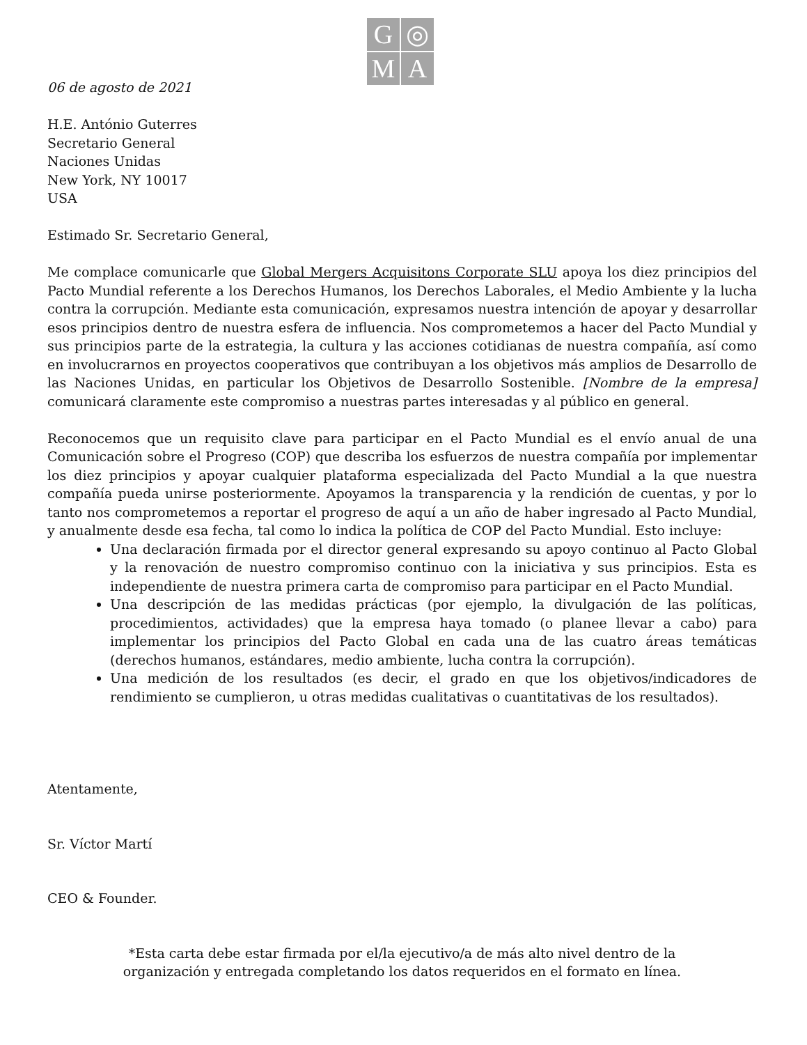G
◎
M
A
06 de agosto de 2021
H.E. António Guterres
Secretario General
Naciones Unidas
New York, NY 10017
USA
Estimado Sr. Secretario General,
Me complace comunicarle que Global Mergers Acquisitons Corporate SLU apoya los diez principios del Pacto Mundial referente a los Derechos Humanos, los Derechos Laborales, el Medio Ambiente y la lucha contra la corrupción. Mediante esta comunicación, expresamos nuestra intención de apoyar y desarrollar esos principios dentro de nuestra esfera de influencia. Nos comprometemos a hacer del Pacto Mundial y sus principios parte de la estrategia, la cultura y las acciones cotidianas de nuestra compañía, así como en involucrarnos en proyectos cooperativos que contribuyan a los objetivos más amplios de Desarrollo de las Naciones Unidas, en particular los Objetivos de Desarrollo Sostenible. [Nombre de la empresa] comunicará claramente este compromiso a nuestras partes interesadas y al público en general.
Reconocemos que un requisito clave para participar en el Pacto Mundial es el envío anual de una Comunicación sobre el Progreso (COP) que describa los esfuerzos de nuestra compañía por implementar los diez principios y apoyar cualquier plataforma especializada del Pacto Mundial a la que nuestra compañía pueda unirse posteriormente. Apoyamos la transparencia y la rendición de cuentas, y por lo tanto nos comprometemos a reportar el progreso de aquí a un año de haber ingresado al Pacto Mundial, y anualmente desde esa fecha, tal como lo indica la política de COP del Pacto Mundial. Esto incluye:
Una declaración firmada por el director general expresando su apoyo continuo al Pacto Global y la renovación de nuestro compromiso continuo con la iniciativa y sus principios. Esta es independiente de nuestra primera carta de compromiso para participar en el Pacto Mundial.
Una descripción de las medidas prácticas (por ejemplo, la divulgación de las políticas, procedimientos, actividades) que la empresa haya tomado (o planee llevar a cabo) para implementar los principios del Pacto Global en cada una de las cuatro áreas temáticas (derechos humanos, estándares, medio ambiente, lucha contra la corrupción).
Una medición de los resultados (es decir, el grado en que los objetivos/indicadores de rendimiento se cumplieron, u otras medidas cualitativas o cuantitativas de los resultados).
Atentamente,
Sr. Víctor Martí
CEO & Founder.
*Esta carta debe estar firmada por el/la ejecutivo/a de más alto nivel dentro de la
organización y entregada completando los datos requeridos en el formato en línea.